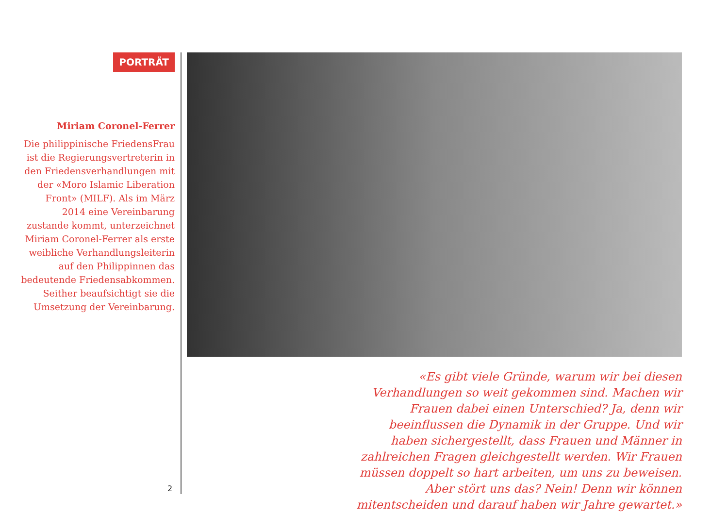PORTRÄT
Miriam Coronel-Ferrer
Die philippinische FriedensFrau ist die Regierungsvertreterin in den Friedensverhandlungen mit der «Moro Islamic Liberation Front» (MILF). Als im März 2014 eine Vereinbarung zustande kommt, unterzeichnet Miriam Coronel-Ferrer als erste weibliche Verhandlungsleiterin auf den Philippinnen das bedeutende Friedensabkommen. Seither beaufsichtigt sie die Umsetzung der Vereinbarung.
«Es gibt viele Gründe, warum wir bei diesen Verhandlungen so weit gekommen sind. Machen wir Frauen dabei einen Unterschied? Ja, denn wir beeinflussen die Dynamik in der Gruppe. Und wir haben sichergestellt, dass Frauen und Männer in zahlreichen Fragen gleichgestellt werden. Wir Frauen müssen doppelt so hart arbeiten, um uns zu beweisen. Aber stört uns das? Nein! Denn wir können mitentscheiden und darauf haben wir Jahre gewartet.»
2